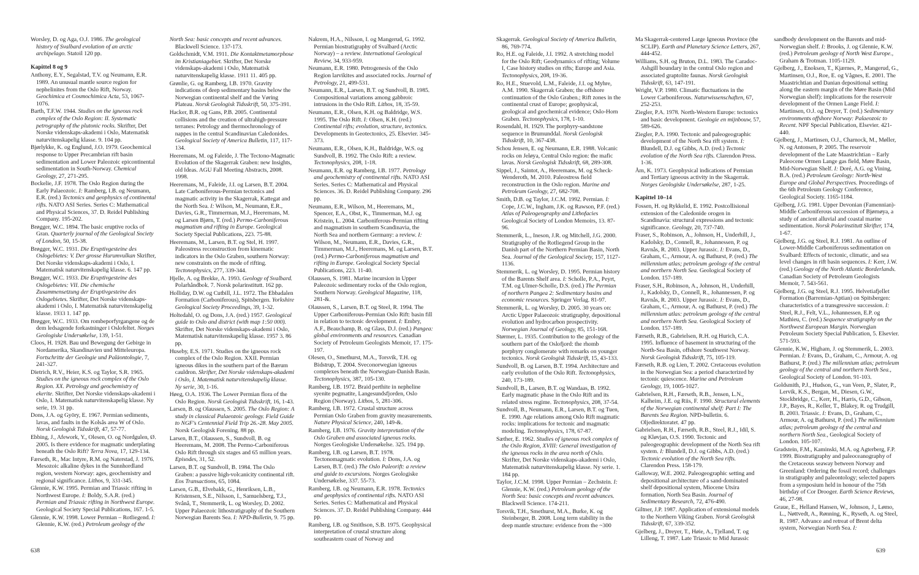Worsley, D. og Aga, O.J. 1986. The geological history of Svalbard evolution of an arctic archipelago. Statoil 120 pp.
Kapittel 8 og 9
Anthony, E.Y., Segalstad, T.V. og Neumann, E.R. 1989. An unusual mantle source region for nephelinites from the Oslo Rift, Norway. Geochimica et Cosmochimica Acta, 53, 1067-1076.
Barth, T.F.W. 1944. Studies on the igneous rock complex of the Oslo Region: II. Systematic petrography of the plutonic rocks. Skrifter, Det Norske videnskaps-akademi i Oslo, Matematisk naturvitenskapelig klasse. 9. 104 pp.
Bjørlykke, K. og Englund, J.O. 1979. Geochemical response to Upper Precambrian rift basin sedimentation and Lower Paleozoic epicontinental sedimentation in South-Norway. Chemical Geology, 27, 271-295.
Bockelie, J.F. 1978. The Oslo Region during the Early Palaeozoic. I: Ramberg, I.B. og Neumann, E.R. (red.) Tectonics and geophysics of continental rifts. NATO ASI Series. Series C: Mathematical and Physical Sciences, 37. D. Reidel Publishing Company. 195-202.
Brøgger, W.C. 1894. The basic eruptive rocks of Gran. Quarterly journal of the Geological Society of London, 50, 15-38.
Brøgger, W.C. 1931. Die Eruptivgesteine des Oslogebietes: V. Der grosse Hurumvulkan Skrifter, Det Norske videnskaps-akademi i Oslo, I. Matematisk naturvitenskapelig klasse. 6. 147 pp.
Brøgger, W.C. 1933. Die Eruptivgesteine des Oslogebietes: VII. Die chemische Zusammensetzung der Eruptivgesteine des Oslogebietes. Skrifter, Det Norske videnskaps-akademi i Oslo, I. Matematisk naturvitenskapelig klasse. 1933 1. 147 pp.
Brøgger, W.C. 1933. Om rombeporfyrgangene og de dem ledsagende forkastninger i Oslofeltet. Norges Geologiske Undersøkelse, 139, 1-51.
Cloos, H. 1928. Bau und Bewegung der Gebirge in Nordamerika, Skandinavien und Mitteleuropa. Fortschritte der Geologie und Paläontologie, 7, 241-327.
Dietrich, R.V., Heier, K.S. og Taylor, S.R. 1965. Studies on the igneous rock complex of the Oslo Region. XX. Petrology and geochemistry of ekerite. Skrifter, Det Norske videnskaps-akademi i Oslo, I. Matematisk naturvitenskapelig klasse. Ny serie, 19. 31 pp.
Dons, J.A. og Györy, E. 1967. Permian sediments, lavas, and faults in the Kolsås area W of Oslo. Norsk Geologisk Tidsskrift, 47, 57-77.
Ebbing, J., Afework, Y., Olesen, O. og Nordgulen, Ø. 2005. Is there evidence for magmatic underplating beneath the Oslo Rift? Terra Nova, 17, 129-134.
Færseth, R., Mac Intyre, R.M. og Naterstad, J. 1976. Mesozoic alkaline dykes in the Sunnhordland region, western Norway: ages, geochemistry and regional significance. Lithos, 9, 331-345.
Glennie, K.W. 1995. Permian and Triassic rifting in Northwest Europe. I: Boldy, S.A.R. (red.) Permian and Triassic rifting in Northwest Europe. Geological Society Special Publications, 167. 1-5.
Glennie, K.W. 1998. Lower Permian – Rotliegend. I: Glennie, K.W. (red.) Petroleum geology of the
North Sea: basic concepts and recent advances. Blackwell Science. 137-173.
Goldschmidt, V.M. 1911. Die Kontaktmetamorphose im Kristianiagebiet. Skrifter, Det Norske videnskaps-akademi i Oslo, Matematisk naturvitenskapelig klasse. 1911 11. 405 pp.
Grønlie, G. og Ramberg, I.B. 1970. Gravity indications of deep sedimentary basins below the Norwegian continental shelf and the Vøring Plateau. Norsk Geologisk Tidsskrift, 50, 375-391.
Hacker, B.R. og Gans, P.B. 2005. Continental collisions and the creation of ultrahigh-pressure terranes: Petrology and thermochronology of nappes in the central Scandinavian Caledonides. Geological Society of America Bulletin, 117, 117-134.
Heeremans, M. og Faleide, J. The Tectono-Magmatic Evolution of the Skagerrak Graben: new Insights, old Ideas. AGU Fall Meeting Abstracts, 2008. 1998.
Heeremans, M., Faleide, J.I. og Larsen, B.T. 2004. Late Carboniferous-Permian tectonics and magmatic activity in the Skagerrak, Kattegat and the North Sea. I: Wilson, M., Neumann, E.R., Davies, G.R., Timmerman, M.J., Heeremans, M. og Larsen Bjørn, T. (red.) Permo-Carboniferous magmatism and rifting in Europe. Geological Society Special Publications, 223. 75-88.
Heeremans, M., Larsen, B.T. og Stel, H. 1997. Paleostress reconstruction from kinematic indicators in the Oslo Graben, southern Norway: new constraints on the mode of rifting. Tectonophysics, 277, 339-344.
Hjelle, A. og Brekke, A. 1993. Geology of Svalbard. Polarhåndbok. 7. Norsk polarinstitutt. 162 pp.
Holliday, D.W. og Cutbill, J.L. 1972. The Ebbadalen Formation (Carboniferous), Spitsbergen. Yorkshire Geological Society Proceedings, 39, 1-32.
Holtedahl, O. og Dons, J.A. (red.) 1957. Geological guide to Oslo and district (with map 1:50 000). Skrifter, Det Norske videnskaps-akademi i Oslo, Matematisk naturvitenskapelig klasse. 1957 3. 86 pp.
Huseby, E.S. 1971. Studies on the igneous rock complex of the Oslo Region. XXII. Permian igneous dikes in the southern part of the Bærum cauldron. Skrifter, Det Norske videnskaps-akademi i Oslo, I. Matematisk naturvitenskapelig klasse. Ny serie, 30, 1-16.
Høeg, O.A. 1936. The Lower Permian flora of the Oslo Region. Norsk Geologisk Tidsskrift, 16, 1-43.
Larsen, B. og Olaussen, S. 2005. The Oslo Region: A study in classical Palaeozoic geology. Field Guide to NGF's Centennial Field Trip 26.-28. May 2005. Norsk Geologisk Forening. 88 pp.
Larsen, B.T., Olaussen, S., Sundvoll, B. og Heeremans, M. 2008. The Permo-Carboniferous Oslo Rift through six stages and 65 million years. Episodes, 31, 52.
Larsen, B.T. og Sundvoll, B. 1984. The Oslo Graben: a passive high-volcanicity continental rift. Eos Transactions, 65, 1084.
Larsen, G.B., Elvebakk, G., Henriksen, L.B., Kristensen, S.E., Nilsson, I., Samuelsberg, T.J., Svånå, T., Stemmerik, L. og Worsley, D. 2002. Upper Palaeozoic lithostratigraphy of the Southern Norwegian Barents Sea. I: NPD-Bulletin, 9. 75 pp.
Nakrem, H.A., Nilsson, I. og Mangerud, G. 1992. Permian biostratigraphy of Svalbard (Arctic Norway) – a review. International Geological Review, 34, 933-959.
Neumann, E.R. 1980. Petrogenesis of the Oslo Region larvikites and associated rocks. Journal of Petrology, 21, 499-531.
Neumann, E.R., Larsen, B.T. og Sundvoll, B. 1985. Compositional variations among gabbroic intrusions in the Oslo Rift. Lithos, 18, 35-59.
Neumann, E.R., Olsen, K.H. og Baldridge, W.S. 1995. The Oslo Rift. I: Olsen, K.H. (red.) Continental rifts; evolution, structure, tectonics. Developments in Geotectonics, 25. Elsevier. 345-373.
Neumann, E.R., Olsen, K.H., Baldridge, W.S. og Sundvoll, B. 1992. The Oslo Rift: a review. Tectonophysics, 208, 1-18.
Neumann, E.R. og Ramberg, I.B. 1977. Petrology and geochemistry of continental rifts. NATO ASI Series. Series C: Mathematical and Physical Sciences. 36. D. Reidel Publishing Company. 296 pp.
Neumann, E.R., Wilson, M., Heeremans, M., Spencer, E.A., Obst, K., Timmerman, M.J. og Kristein, L. 2004. Carboniferous-Permian rifting and magmatism in southern Scandinavia, the North Sea and northern Germany: a review. I: Wilson, M., Neumann, E.R., Davies, G.R., Timmerman, M.J., Heeremans, M. og Larsen, B.T. (red.) Permo-Carboniferous magmatism and rifting in Europe. Geological Society Special Publications, 223. 11-40.
Olaussen, S. 1981. Marine incursion in Upper Paleozoic sedimentary rocks of the Oslo region, Southern Norway. Geological Magazine, 118, 281-&.
Olaussen, S., Larsen, B.T. og Steel, R. 1994. The Upper Carboniferous-Permian Oslo Rift: basin fill in relation to tectonic development. I: Embry, A.F., Beauchamp, B. og Glass, D.J. (red.) Pangea: global environments and resources. Canadian Society of Petroleum Geologists Memoir, 17. 175-197.
Olesen, O., Smethurst, M.A., Torsvik, T.H. og Bidstrup, T. 2004. Sveconorwegian igneous complexes beneath the Norwegian-Danish Basin. Tectonophysics, 387, 105-130.
Ramberg, I.B. 1972. Braid perthite in nepheline syenite pegmatite, Langesundsfjorden, Oslo Region (Norway). Lithos, 5, 281-306.
Ramberg, I.B. 1972. Crustal structure across Permian Oslo Graben from gravity measurements. Nature Physical Science, 240, 149-&.
Ramberg, I.B. 1976. Gravity interpretation of the Oslo Graben and associated igneous rocks. Norges Geologiske Undersøkelse. 325. 194 pp.
Ramberg, I.B. og Larsen, B.T. 1978. Tectonomagmatic evolution. I: Dons, J.A. og Larsen, B.T. (red.) The Oslo Paleorift: a review and guide to excursions. Norges Geologiske Undersøkelse, 337. 55-73.
Ramberg, I.B. og Neumann, E.R. 1978. Tectonics and geophysics of continental rifts. NATO ASI Series. Series C: Mathematical and Physical Sciences. 37. D. Reidel Publishing Company. 444 pp.
Ramberg, I.B. og Smithson, S.B. 1975. Geophysical interpretation of crustal structure along southeastern coast of Norway and
Skagerrak. Geological Society of America Bulletin, 86, 769-774.
Ro, H.E. og Faleide, J.I. 1992. A stretching model for the Oslo Rift; Geodynamics of rifting; Volume I, Case history studies on rifts; Europe and Asia. Tectonophysics, 208, 19-36.
Ro, H.E., Stuevold, L.M., Faleide, J.I. og Myhre, A.M. 1990. Skagerrak Graben; the offshore continuation of the Oslo Graben.; Rift zones in the continental crust of Europe; geophysical, geological and geochemical evidence; Oslo-Horn Graben. Tectonophysics, 178, 1-10.
Rosendahl, H. 1929. The porphyry-sandstone sequence in Brumunddal. Norsk Geologisk Tidsskrift, 10, 367-438.
Schou Jensen, E. og Neumann, E.R. 1988. Volcanic rocks on Jeløya, Central Oslo region: the mafic lavas. Norsk Geologisk Tidsskrift, 68, 289-308.
Sippel, J., Saintot, A., Heeremans, M. og Scheck-Wenderoth, M. 2010. Paleostress field reconstruction in the Oslo region. Marine and Petroleum Geology, 27, 682-708.
Smith, D.B. og Taylor, J.C.M. 1992. Permian. I: Cope, J.C.W., Ingham, J.K. og Rawson, P.F. (red.) Atlas of Paleogeography and Lithofacies Geological Society of London Memoirs, 13. 87-96.
Stemmerik, L., Ineson, J.R. og Mitchell, J.G. 2000. Stratigraphy of the Rotliegend Group in the Danish part of the Northern Permian Basin, North Sea. Journal of the Geological Society, 157, 1127-1136.
Stemmerik, L. og Worsley, D. 1995. Permian history of the Barents Shelf area. I: Scholle, P.A., Peyrt, T.M. og Ulmer-Scholle, D.S. (red.) The Permian of northern Pangea 2: Sedimentary basins and economic resources. Springer Verlag. 81-97.
Stemmerik, L. og Worsley, D. 2005. 30 years on: Arctic Upper Palaeozoic stratigraphy, depositional evolution and hydrocarbon prospectivity. Norwegian Journal of Geology, 85, 151-168.
Størmer, L. 1935. Contribution to the geology of the southern part of the Oslofjord: the rhomb porphyry conglomerate with remarks on younger tectonics. Norsk Geologisk Tidsskrift, 15, 43-133.
Sundvoll, B. og Larsen, B.T. 1994. Architecture and early evolution of the Oslo Rift. Tectonophysics, 240, 173-189.
Sundvoll, B., Larsen, B.T. og Wandaas, B. 1992. Early magmatic phase in the Oslo Rift and its related stress regime. Tectonophysics, 208, 37-54.
Sundvoll, B., Neumann, E.R., Larsen, B.T. og Tuen, E. 1990. Age relations among Oslo Rift magmatic rocks: implications for tectonic and magmatic modeling. Tectonophysics, 178, 67-87.
Sæther, E. 1962. Studies of igneous rock complex of the Oslo Region, XVIII: General investigation of the igneous rocks in the area north of Oslo. Skrifter, Det Norske videnskaps-akademi i Oslo, Matematisk naturvitenskapelig klasse. Ny serie. 1. 184 pp.
Taylor, J.C.M. 1998. Upper Permian – Zechstein. I: Glennie, K.W. (red.) Petroleum geology of the North Sea: basic concepts and recent advances. Blackwell Science. 174-211.
Torsvik, T.H., Smethurst, M.A., Burke, K. og Steinberger, B. 2008. Long term stability in the deep mantle structure: evidence from the ~300
Ma Skagerrak-centered Large Igneous Province (the SCLIP). Earth and Planetary Science Letters, 267, 444-452.
Williams, S.H. og Bruton, D.L. 1983. The Caradoc-Ashgill boundary in the central Oslo region and associated graptolite faunas. Norsk Geologisk Tidsskrift, 63, 147-191.
Wright, V.P. 1980. Climatic fluctuations in the Lower Carboniferous. Naturwissenschaften, 67, 252-253.
Ziegler, P.A. 1978. North-Western Europe: tectonics and basic development. Geologie en mijnbouw, 57, 589-626.
Ziegler, P.A. 1990. Tectonic and paleogeographic development of the North Sea rift system. I: Blundell, D.J. og Gibbs, A.D. (red.) Tectonic evolution of the North Sea rifts. Clarendon Press. 1-36.
Åm, K. 1973. Geophysical indications of Permian and Tertiary igneous activity in the Skagerrak. Norges Geologiske Undersøkelse, 287, 1-25.
Kapittel 10–14
Fossen, H. og Rykkelid, E. 1992. Postcollisional extension of the Caledonide orogen in Scandinavia: structural expressions and tectonic significance. Geology, 20, 737-740.
Fraser, S., Robinson, A., Johnson, H., Underhill, J., Kadolsky, D., Connell, R., Johannessen, P. og Ravnås, R. 2003. Upper Jurassic. I: Evans, D., Graham, C., Armour, A. og Bathurst, P. (red.) The millennium atlas; petroleum geology of the central and northern North Sea. Geological Society of London. 157-189.
Fraser, S.H., Robinson, A., Johnson, H., Underhill, J., Kadolsky, D., Connell, R., Johannessen, P. og Ravnås, R. 2003. Upper Jurassic. I: Evans, D., Graham, C., Armour, A. og Bathurst, P. (red.) The millennium atlas: petroleum geology of the central and northern North Sea. Geological Society of London. 157-189.
Færseth, R.B., Gabrielsen, R.H. og Hurich, C.A. 1995. Influence of basement in structuring of the North-Sea Basin, offshore Southwest Norway. Norsk Geologisk Tidsskrift, 75, 105-119.
Færseth, R.B. og Lien, T. 2002. Cretaceous evolution in the Norwegian Sea: a period characterized by tectonic quiescence. Marine and Petroleum Geology, 19, 1005-1027.
Gabrielsen, R.H., Færseth, R.B., Jensen, L.N., Kalheim, J.E. og Riis, F. 1990. Structural elements of the Norwegian continental shelf: Part I: The Barents Sea Region. NPD-bulletin. 6. Oljedirektoratet. 47 pp.
Gabrielsen, R.H., Færseth, R.B., Steel, R.J., Idil, S. og Kløvjan, O.S. 1990. Tectonic and paleogeographic development of the North Sea rift system. I: Blundell, D.J. og Gibbs, A.D. (red.) Tectonic evolution of the North Sea rifts. Clarendon Press. 158-179.
Galloway, W.E. 2002. Paleogeographic setting and depositional architecture of a sand-dominated shelf depositional system, Miocene Utsira formation, North Sea Basin. Journal of Sedimentary Research, 72, 476-490.
Giltner, J.P. 1987. Application of extensional models to the Northern Viking Graben. Norsk Geologisk Tidsskrift, 67, 339-352.
Gjelberg, J., Dreyer, T., Høie, A., Tjelland, T. og Lilleng, T. 1987. Late Triassic to Mid Jurassic
sandbody development on the Barents and mid-Norwegian shelf. I: Brooks, J. og Glennie, K.W. (red.) Petroleum geology of North West Europe., Graham & Trotman. 1105-1129.
Gjelberg, J., Enoksen, T., Kjærnes, P., Mangerud, G., Martinsen, O.J., Roe, E. og Vågnes, E. 2001. The Maastrichtian and Danian depositional setting along the eastern margin of the Møre Basin (Mid Norwegian shelf): implications for the reservoir development of the Ormen Lange Field. I: Martinsen, O.J. og Dreyer, T. (red.) Sedimentary environments offshore Norway: Palaeozoic to Recent. NPF Special Publication, Elsevier. 421-440.
Gjelberg, J., Martinsen, O.J., Charnock, M., Møller, N. og Antonsen, P. 2005. The reservoir development of the Late Maastrichtian – Early Paleocene Ormen Lange gas field, Møre Basin, Mid-Norwegian Shelf. I: Doré, A.G. og Vining, B.A. (red.) Petroleum Geology: North-West Europe and Global Perspectives. Proceedings of the 6th Petroleum Geology Conference, Geological Society. 1165-1184.
Gjelberg, J.G. 1981. Upper Devonian (Famennian)-Middle Carboniferous succession of Bjørnøya, a study of ancient alluvial and coastal marine sedimentation. Norsk Polarinstitutt Skrifter, 174, 1-67.
Gjelberg, J.G. og Steel, R.J. 1981. An outline of Lower-Middle Carboniferous sedimentation on Svalbard: Effects of tectonic, climatic, and sea level changes in rift basin sequences. I: Kerr, J.W. (red.) Geology of the North Atlantic Borderlands. Canadian Society of Petroleum Geologists Memoir, 7. 543-561.
Gjelberg, J.G. og Steel, R.J. 1995. Helvetiafjellet Formation (Barremian-Aptian) on Spitsbergen: characteristics of a transgressive succession. I: Steel, R.J., Felt, V.L., Johannessen, E.P. og Mathieu, C. (red.) Sequence stratigraphy on the Northwest European Margin. Norwegian Petroleum Society Special Publication, 5. Elsevier. 571-593.
Glennie, K.W., Higham, J. og Stemmerik, L. 2003. Permian. I: Evans, D., Graham, C., Armour, A. og Bathurst, P. (red.) The millennium atlas; petroleum geology of the central and northern North Sea., Geological Society of London. 91-103.
Goldsmith, P.J., Hudson, G., van Veen, P., Slater, P., Lervik, K.S., Bergan, M., Diesen, G.W., Stockbridge, C., Kerr, H., Harris, G.D., Gibson, J.P., Bayes, R., Keller, T., Blakey, R. og Trudgill, B. 2003. Triassic. I: Evans, D., Graham, C., Armour, A. og Bathurst, P. (red.) The millennium atlas; petroleum geology of the central and northern North Sea., Geological Society of London. 105-107.
Gradstein, F.M., Kaminski, M.A. og Agterberg, F.P. 1999. Biostratigraphy and paleoceanography of the Cretaceous seaway between Norway and Greenland: Ordering the fossil record; challenges in stratigraphy and paleontology; selected papers from a symposium held in honour of the 75th birthday of Cor Drooger. Earth Science Reviews, 46, 27-98.
Graue, E., Helland Hansen, W., Johnson, J., Lømo, L., Nøttvedt, A., Rønning, K., Ryseth, A. og Steel, R. 1987. Advance and retreat of Brent delta system, Norwegian North Sea. I:
638 639